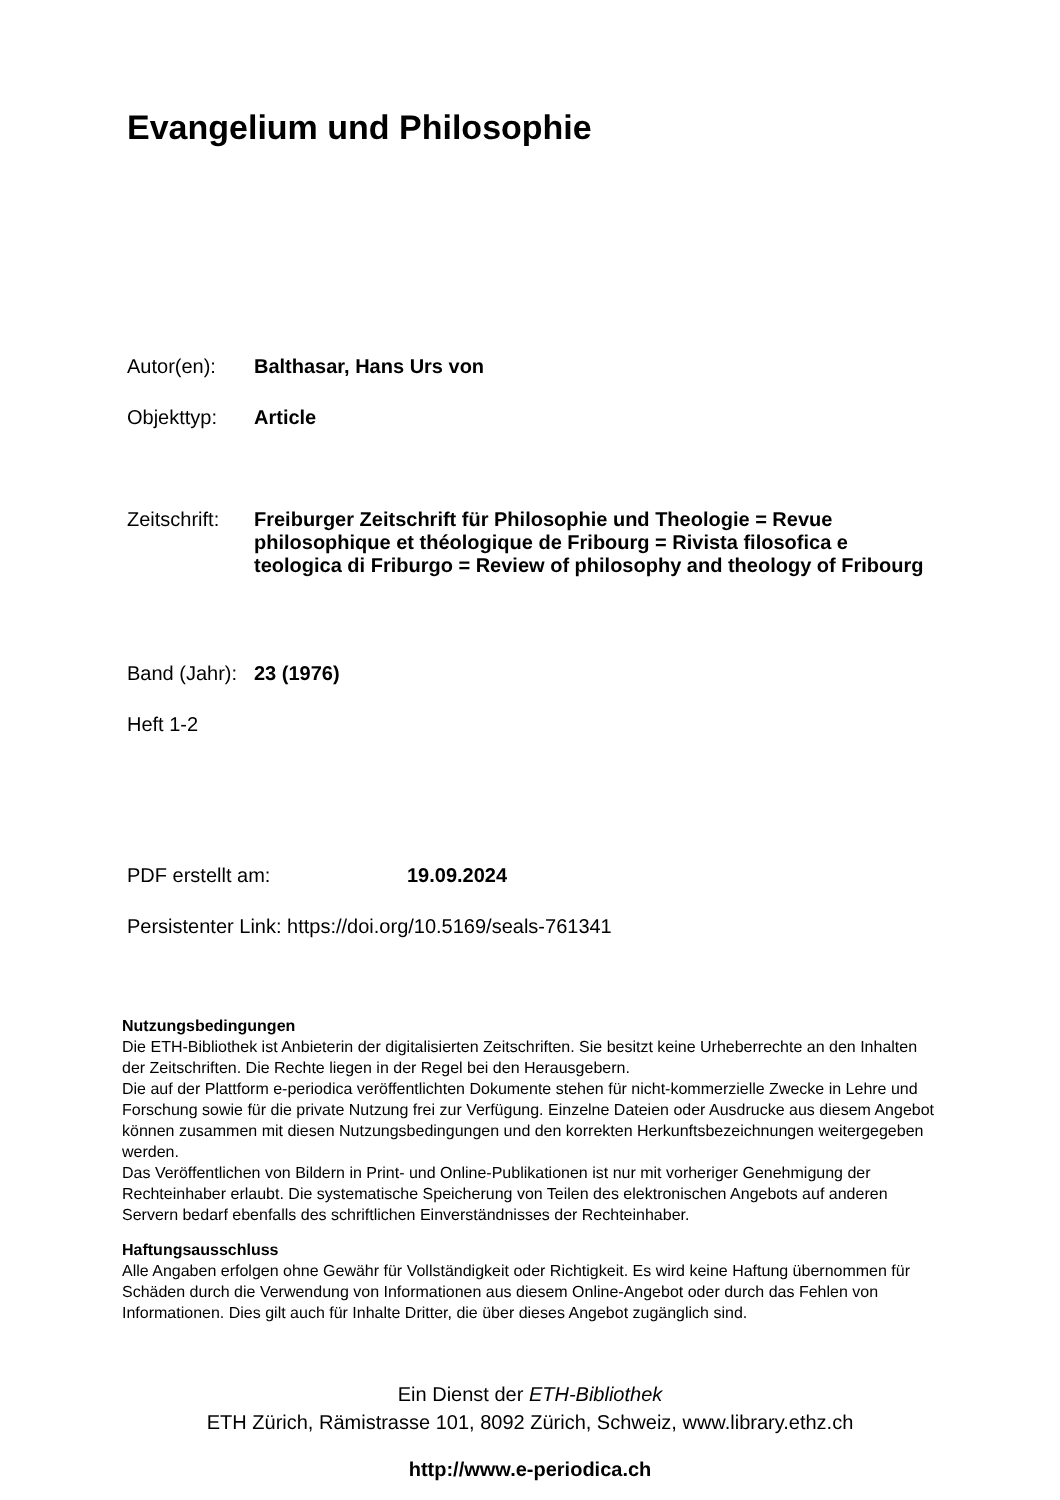Evangelium und Philosophie
Autor(en): Balthasar, Hans Urs von
Objekttyp: Article
Zeitschrift: Freiburger Zeitschrift für Philosophie und Theologie = Revue philosophique et théologique de Fribourg = Rivista filosofica e teologica di Friburgo = Review of philosophy and theology of Fribourg
Band (Jahr): 23 (1976)
Heft 1-2
PDF erstellt am: 19.09.2024
Persistenter Link: https://doi.org/10.5169/seals-761341
Nutzungsbedingungen
Die ETH-Bibliothek ist Anbieterin der digitalisierten Zeitschriften. Sie besitzt keine Urheberrechte an den Inhalten der Zeitschriften. Die Rechte liegen in der Regel bei den Herausgebern.
Die auf der Plattform e-periodica veröffentlichten Dokumente stehen für nicht-kommerzielle Zwecke in Lehre und Forschung sowie für die private Nutzung frei zur Verfügung. Einzelne Dateien oder Ausdrucke aus diesem Angebot können zusammen mit diesen Nutzungsbedingungen und den korrekten Herkunftsbezeichnungen weitergegeben werden.
Das Veröffentlichen von Bildern in Print- und Online-Publikationen ist nur mit vorheriger Genehmigung der Rechteinhaber erlaubt. Die systematische Speicherung von Teilen des elektronischen Angebots auf anderen Servern bedarf ebenfalls des schriftlichen Einverständnisses der Rechteinhaber.
Haftungsausschluss
Alle Angaben erfolgen ohne Gewähr für Vollständigkeit oder Richtigkeit. Es wird keine Haftung übernommen für Schäden durch die Verwendung von Informationen aus diesem Online-Angebot oder durch das Fehlen von Informationen. Dies gilt auch für Inhalte Dritter, die über dieses Angebot zugänglich sind.
Ein Dienst der ETH-Bibliothek
ETH Zürich, Rämistrasse 101, 8092 Zürich, Schweiz, www.library.ethz.ch
http://www.e-periodica.ch